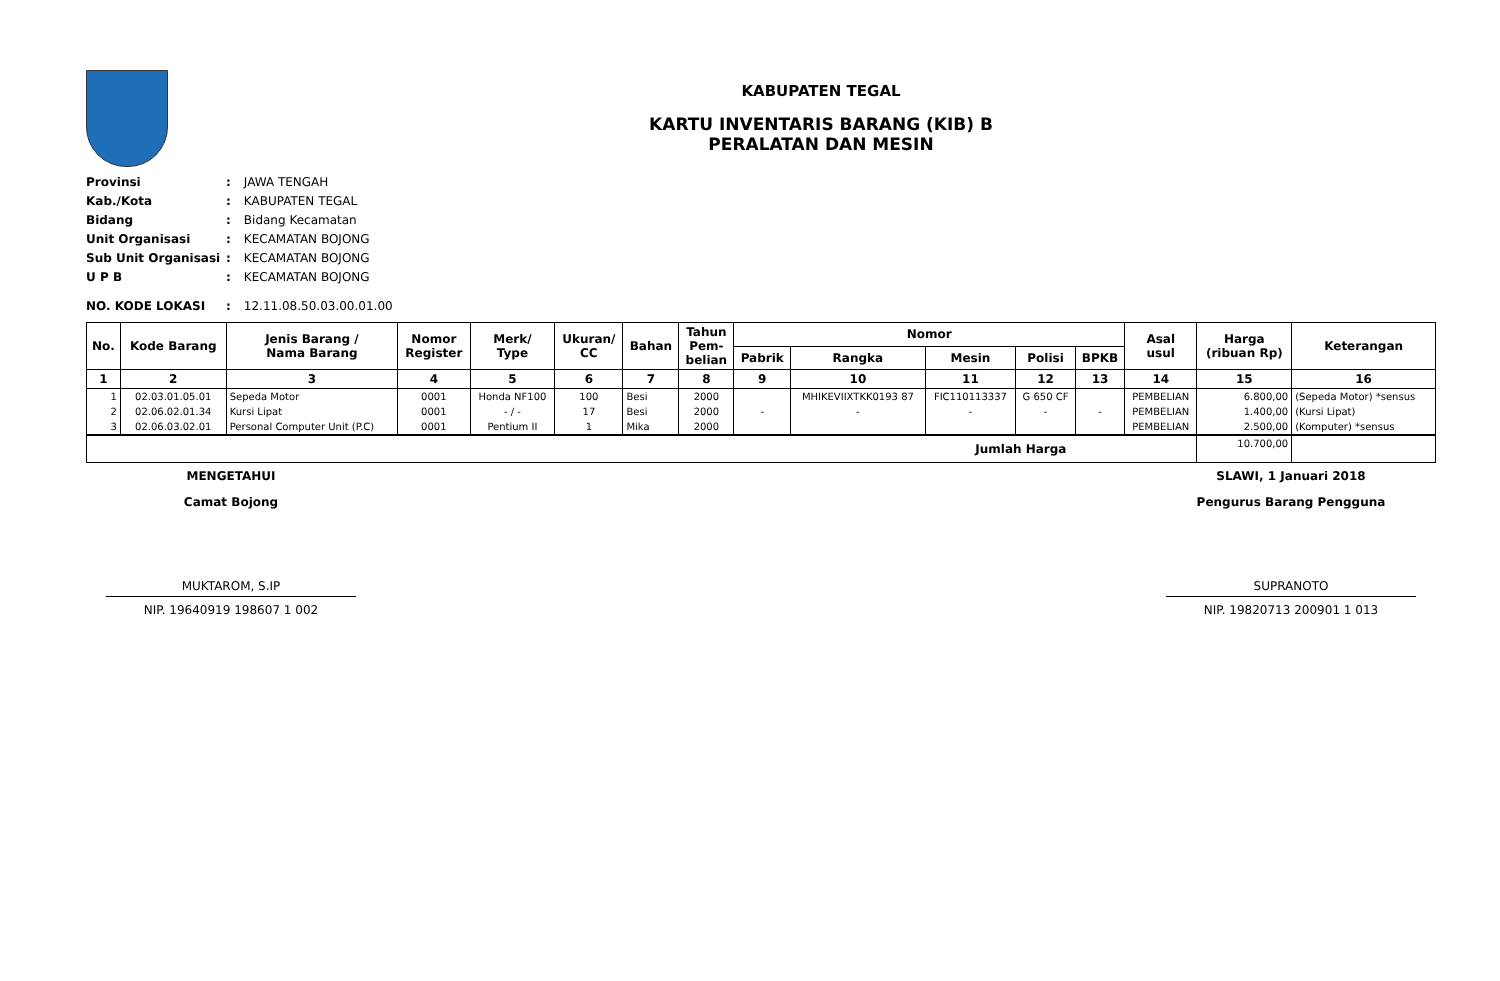KABUPATEN TEGAL
KARTU INVENTARIS BARANG (KIB) B
PERALATAN DAN MESIN
Provinsi: JAWA TENGAH
Kab./Kota: KABUPATEN TEGAL
Bidang: Bidang Kecamatan
Unit Organisasi: KECAMATAN BOJONG
Sub Unit Organisasi: KECAMATAN BOJONG
U P B: KECAMATAN BOJONG
NO. KODE LOKASI: 12.11.08.50.03.00.01.00
| No. | Kode Barang | Jenis Barang / Nama Barang | Nomor Register | Merk/ Type | Ukuran/ CC | Bahan | Tahun Pem- belian | Nomor | | | | | Asal usul | Harga (ribuan Rp) | Keterangan |
| --- | --- | --- | --- | --- | --- | --- | --- | --- | --- | --- | --- | --- | --- | --- | --- |
| | | | | | | | | Pabrik | Rangka | Mesin | Polisi | BPKB | | | |
| 1 | 2 | 3 | 4 | 5 | 6 | 7 | 8 | 9 | 10 | 11 | 12 | 13 | 14 | 15 | 16 |
| 1 | 02.03.01.05.01 | Sepeda Motor | 0001 | Honda NF100 | 100 | Besi | 2000 | | MHIKEVIIXTKK0193 87 | FIC110113337 | G 650 CF | | PEMBELIAN | 6.800,00 | (Sepeda Motor) *sensus |
| 2 | 02.06.02.01.34 | Kursi Lipat | 0001 | - / - | 17 | Besi | 2000 | - | - | - | - | - | PEMBELIAN | 1.400,00 | (Kursi Lipat) |
| 3 | 02.06.03.02.01 | Personal Computer Unit (P.C) | 0001 | Pentium II | 1 | Mika | 2000 | | | | | | PEMBELIAN | 2.500,00 | (Komputer) *sensus |
| Jumlah Harga | | | | | | | | | | | | | | 10.700,00 | |
MENGETAHUI
Camat Bojong
MUKTAROM, S.IP
NIP. 19640919 198607 1 002
SLAWI, 1 Januari 2018
Pengurus Barang Pengguna
SUPRANOTO
NIP. 19820713 200901 1 013